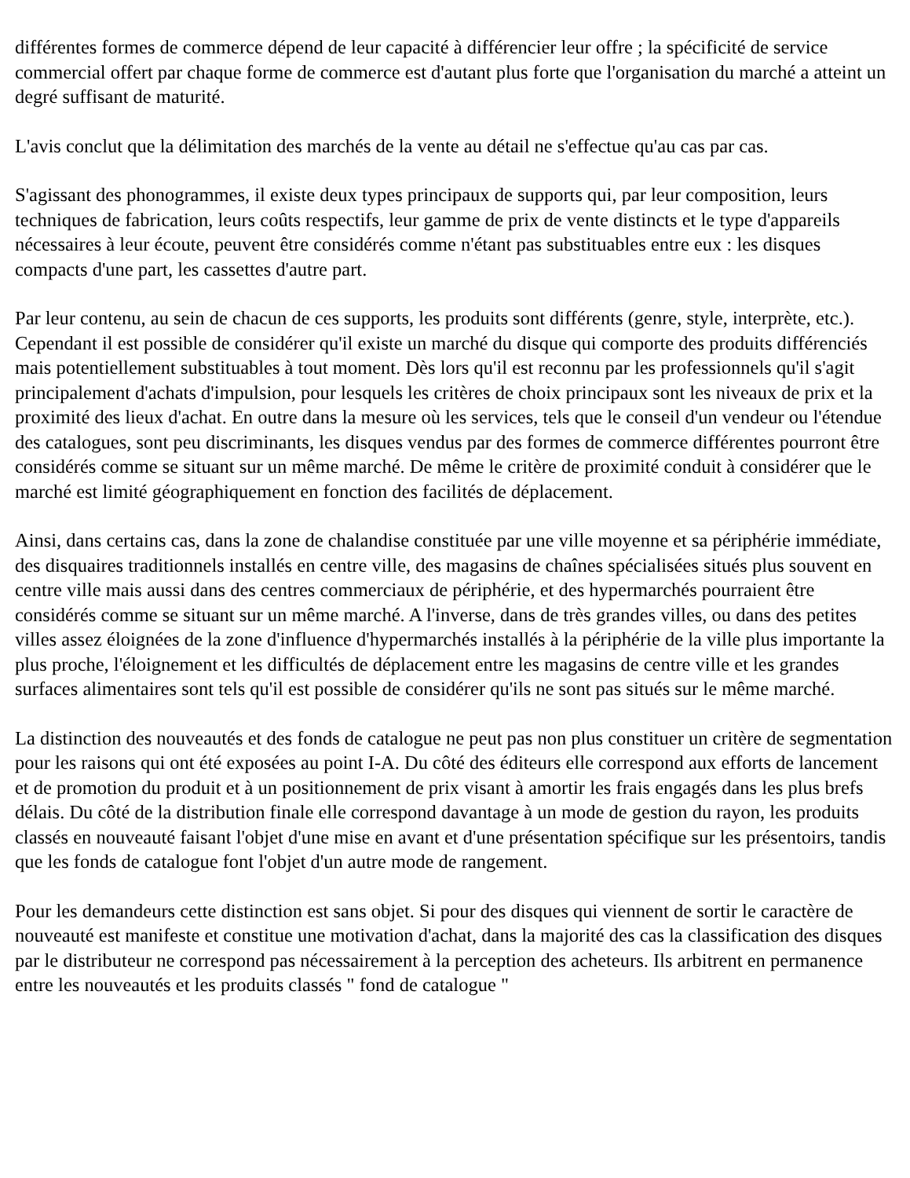différentes formes de commerce dépend de leur capacité à différencier leur offre ; la spécificité de service commercial offert par chaque forme de commerce est d'autant plus forte que l'organisation du marché a atteint un degré suffisant de maturité.
L'avis conclut que la délimitation des marchés de la vente au détail ne s'effectue qu'au cas par cas.
S'agissant des phonogrammes, il existe deux types principaux de supports qui, par leur composition, leurs techniques de fabrication, leurs coûts respectifs, leur gamme de prix de vente distincts et le type d'appareils nécessaires à leur écoute, peuvent être considérés comme n'étant pas substituables entre eux : les disques compacts d'une part, les cassettes d'autre part.
Par leur contenu, au sein de chacun de ces supports, les produits sont différents (genre, style, interprète, etc.). Cependant il est possible de considérer qu'il existe un marché du disque qui comporte des produits différenciés mais potentiellement substituables à tout moment. Dès lors qu'il est reconnu par les professionnels qu'il s'agit principalement d'achats d'impulsion, pour lesquels les critères de choix principaux sont les niveaux de prix et la proximité des lieux d'achat. En outre dans la mesure où les services, tels que le conseil d'un vendeur ou l'étendue des catalogues, sont peu discriminants, les disques vendus par des formes de commerce différentes pourront être considérés comme se situant sur un même marché. De même le critère de proximité conduit à considérer que le marché est limité géographiquement en fonction des facilités de déplacement.
Ainsi, dans certains cas, dans la zone de chalandise constituée par une ville moyenne et sa périphérie immédiate, des disquaires traditionnels installés en centre ville, des magasins de chaînes spécialisées situés plus souvent en centre ville mais aussi dans des centres commerciaux de périphérie, et des hypermarchés pourraient être considérés comme se situant sur un même marché. A l'inverse, dans de très grandes villes, ou dans des petites villes assez éloignées de la zone d'influence d'hypermarchés installés à la périphérie de la ville plus importante la plus proche, l'éloignement et les difficultés de déplacement entre les magasins de centre ville et les grandes surfaces alimentaires sont tels qu'il est possible de considérer qu'ils ne sont pas situés sur le même marché.
La distinction des nouveautés et des fonds de catalogue ne peut pas non plus constituer un critère de segmentation pour les raisons qui ont été exposées au point I-A. Du côté des éditeurs elle correspond aux efforts de lancement et de promotion du produit et à un positionnement de prix visant à amortir les frais engagés dans les plus brefs délais. Du côté de la distribution finale elle correspond davantage à un mode de gestion du rayon, les produits classés en nouveauté faisant l'objet d'une mise en avant et d'une présentation spécifique sur les présentoirs, tandis que les fonds de catalogue font l'objet d'un autre mode de rangement.
Pour les demandeurs cette distinction est sans objet. Si pour des disques qui viennent de sortir le caractère de nouveauté est manifeste et constitue une motivation d'achat, dans la majorité des cas la classification des disques par le distributeur ne correspond pas nécessairement à la perception des acheteurs. Ils arbitrent en permanence entre les nouveautés et les produits classés " fond de catalogue "